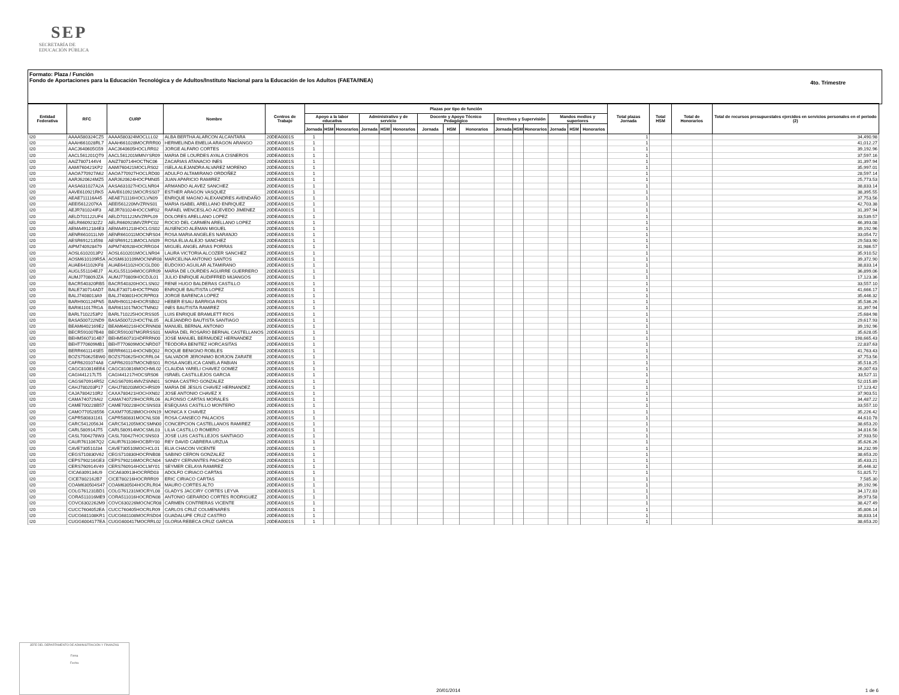SEP
SECRETARÍA DE
EDUCACIÓN PÚBLICA
Formato: Plaza / Función
Fondo de Aportaciones para la Educación Tecnológica y de Adultos/Instituto Nacional para la Educación de los Adultos (FAETA/INEA)
4to. Trimestre
| Entidad Federativa | RFC | CURP | Nombre | Centros de Trabajo | Plazas por tipo de función | | | | | | | | | | | | | | | Total plazas Jornada | Total HSM | Total de Honorarios | Total de recursos presupuestales ejercidos en servicios personales en el periodo (2) |
| --- | --- | --- | --- | --- | --- | --- | --- | --- | --- | --- | --- | --- | --- | --- | --- | --- | --- | --- | --- | --- | --- | --- | --- |
| | | | | | Apoyo a la labor educativa | | | Administrativo y de servicio | | | Docente y Apoyo Técnico Pedagógico | | | Directivos y Supervisión | | | Mandos medios y superiores | | | | | | |
| | | | | | Jornada | HSM | Honorarios | Jornada | HSM | Honorarios | Jornada | HSM | Honorarios | Jornada | HSM | Honorarios | Jornada | HSM | Honorarios | | | | |
| I20 | AAAA580324CZ5 | AAAA580324MOCLLL02 | ALBA BERTHA ALARCON ALCANTARA | 20DEA0001S | 1 | | | | | | | | | | | | | | | 1 | | | 34,490.98 |
| I20 | AAAH661028RL7 | AAAH661028MOCRRR00 | HERMELINDA EMELIA ARAGON ARANGO | 20DEA0001S | 1 | | | | | | | | | | | | | | | 1 | | | 41,012.27 |
| I20 | AACJ640605G59 | AACJ640605HOCLRR02 | JORGE ALFARO CORTES | 20DEA0001S | 1 | | | | | | | | | | | | | | | 1 | | | 39,192.96 |
| I20 | AACL561201QT9 | AACL561201MMNYSR09 | MARIA DE LOURDES AYALA CISNEROS | 20DEA0001S | 1 | | | | | | | | | | | | | | | 1 | | | 37,597.16 |
| I20 | AAIZ7807144V4 | AAIZ780714HOCTNC06 | ZACARIAS ATANACIO INES | 20DEA0001S | 1 | | | | | | | | | | | | | | | 1 | | | 31,397.94 |
| I20 | AAMI760421KP2 | AAMI760421MOCLRS02 | ISELA ALEJANDRA ALVAREZ MORENO | 20DEA0001S | 1 | | | | | | | | | | | | | | | 1 | | | 35,997.01 |
| I20 | AAOA770927A62 | AAOA770927HOCLRD00 | ADULFO ALTAMIRANO ORDOÑEZ | 20DEA0001S | 1 | | | | | | | | | | | | | | | 1 | | | 28,597.14 |
| I20 | AARJ620624MZ5 | AARJ620624HOCPMN05 | JUAN APARICIO RAMIREZ | 20DEA0001S | 1 | | | | | | | | | | | | | | | 1 | | | 25,773.53 |
| I20 | AASA631027A2A | AASA631027HOCLNR04 | ARMANDO ALAVEZ SANCHEZ | 20DEA0001S | 1 | | | | | | | | | | | | | | | 1 | | | 38,833.14 |
| I20 | AAVE610921RK5 | AAVE610921MOCRSS07 | ESTHER ARAGON VASQUEZ | 20DEA0001S | 1 | | | | | | | | | | | | | | | 1 | | | 38,395.55 |
| I20 | AEAE711116A45 | AEAE711116HOCLVN09 | ENRIQUE MAGNO ALEXANDRES AVENDAÑO | 20DEA0001S | 1 | | | | | | | | | | | | | | | 1 | | | 37,753.56 |
| I20 | AEEI5612207KA | AEEI561220MVZRNS01 | MARIA ISABEL ARELLANO ENRIQUEZ | 20DEA0001S | 1 | | | | | | | | | | | | | | | 1 | | | 42,703.38 |
| I20 | AEJR781024IF3 | AEJR781024HOCCMF02 | RAFAEL WENCESLAO ACEVEDO JIMENEZ | 20DEA0001S | 1 | | | | | | | | | | | | | | | 1 | | | 31,397.94 |
| I20 | AELD701122UF4 | AELD701122MVZRPL09 | DOLORES ARELLANO LOPEZ | 20DEA0001S | 1 | | | | | | | | | | | | | | | 1 | | | 33,539.57 |
| I20 | AELR6609232Z2 | AELR660923MVZRPC02 | ROCIO DEL CARMEN ARELLANO LOPEZ | 20DEA0001S | 1 | | | | | | | | | | | | | | | 1 | | | 46,393.08 |
| I20 | AEMA4912184E3 | AEMA491218HOCLGS02 | AUSENCIO ALEMAN MIGUEL | 20DEA0001S | 1 | | | | | | | | | | | | | | | 1 | | | 39,192.96 |
| I20 | AENR661011LN9 | AENR661011MOCNRS04 | ROSA MARIA ANGELES NARANJO | 20DEA0001S | 1 | | | | | | | | | | | | | | | 1 | | | 33,054.72 |
| I20 | AESR691213598 | AESR691213MOCLNS09 | ROSA ELIA ALEJO SANCHEZ | 20DEA0001S | 1 | | | | | | | | | | | | | | | 1 | | | 29,583.90 |
| I20 | AIPM740928479 | AIPM740928HOCRRG04 | MIGUEL ANGEL ARIAS PORRAS | 20DEA0001S | 1 | | | | | | | | | | | | | | | 1 | | | 31,986.57 |
| I20 | AOSL6102013P2 | AOSL610201MOCLNR04 | LAURA VICTORIA ALCOZER SANCHEZ | 20DEA0001S | 1 | | | | | | | | | | | | | | | 1 | | | 35,910.52 |
| I20 | AOSM610109R5A | AOSM610109MOCNNR08 | MARCELINA ANTONIO SANTOS | 20DEA0001S | 1 | | | | | | | | | | | | | | | 1 | | | 39,372.90 |
| I20 | AUAE641102KF8 | AUAE641102HOCGLD00 | EUDOXIO AGUILAR ALTAMIRANO | 20DEA0001S | 1 | | | | | | | | | | | | | | | 1 | | | 38,833.14 |
| I20 | AUGL551104EJ7 | AUGL551104MOCGRR09 | MARIA DE LOURDES AGUIRRE GUERRERO | 20DEA0001S | 1 | | | | | | | | | | | | | | | 1 | | | 36,899.06 |
| I20 | AUMJ770809JZA | AUMJ770809HOCDJL01 | JULIO ENRIQUE AUDIFFRED MIJANGOS | 20DEA0001S | 1 | | | | | | | | | | | | | | | 1 | | | 17,123.36 |
| I20 | BACR540320RB5 | BACR540320HOCLSN02 | RENE HUGO BALDERAS CASTILLO | 20DEA0001S | 1 | | | | | | | | | | | | | | | 1 | | | 33,557.10 |
| I20 | BALE730714AD7 | BALE730714HOCTPN00 | ENRIQUE BAUTISTA LOPEZ | 20DEA0001S | 1 | | | | | | | | | | | | | | | 1 | | | 41,666.17 |
| I20 | BALJ7408013A9 | BALJ740801HOCRPR03 | JORGE BARENCA LOPEZ | 20DEA0001S | 1 | | | | | | | | | | | | | | | 1 | | | 35,446.32 |
| I20 | BARH901124PN5 | BARH901124HOCRSB02 | HEBER ESAU BARRIGA RIOS | 20DEA0001S | 1 | | | | | | | | | | | | | | | 1 | | | 35,536.26 |
| I20 | BARI611017RGA | BARI611017MOCTMN02 | INES BAUTISTA RAMIREZ | 20DEA0001S | 1 | | | | | | | | | | | | | | | 1 | | | 31,397.94 |
| I20 | BARL7102253P2 | BARL710225HOCRSS05 | LUIS ENRIQUE BRAMLETT RIOS | 20DEA0001S | 1 | | | | | | | | | | | | | | | 1 | | | 25,684.98 |
| I20 | BASA500722ND9 | BASA500722HOCTNL05 | ALEJANDRO BAUTISTA SANTIAGO | 20DEA0001S | 1 | | | | | | | | | | | | | | | 1 | | | 29,617.93 |
| I20 | BEAM6402169E2 | BEAM640216HOCRNN08 | MANUEL BERNAL ANTONIO | 20DEA0001S | 1 | | | | | | | | | | | | | | | 1 | | | 39,192.96 |
| I20 | BECR591007B48 | BECR591007MGRRSS01 | MARIA DEL ROSARIO BERNAL CASTELLANOS | 20DEA0001S | 1 | | | | | | | | | | | | | | | 1 | | | 35,628.05 |
| I20 | BEHM5607314B7 | BEHM560731HDFRRN00 | JOSE MANUEL BERMUDEZ HERNANDEZ | 20DEA0001S | 1 | | | | | | | | | | | | | | | 1 | | | 198,665.43 |
| I20 | BEHT770609MB1 | BEHT770609MOCNRD07 | TEODORA BENITEZ HORCASITAS | 20DEA0001S | 1 | | | | | | | | | | | | | | | 1 | | | 22,837.63 |
| I20 | BERR661114SE5 | BERR661114HOCNBQ02 | ROQUE BENIGNO ROBLES | 20DEA0001S | 1 | | | | | | | | | | | | | | | 1 | | | 41,763.43 |
| I20 | BOZS750625BW0 | BOZS750625HOCRRL04 | SALVADOR JERONIMO BORJON ZARATE | 20DEA0001S | 1 | | | | | | | | | | | | | | | 1 | | | 37,753.56 |
| I20 | CAFR6201074A8 | CAFR620107MOCNBS01 | ROSA ANGELICA CANELA FABIAN | 20DEA0001S | 1 | | | | | | | | | | | | | | | 1 | | | 35,518.25 |
| I20 | CAGC810816EE4 | CAGC810816MOCHML02 | CLAUDIA YARELI CHAVEZ GOMEZ | 20DEA0001S | 1 | | | | | | | | | | | | | | | 1 | | | 26,007.63 |
| I20 | CAGI441217LT5 | CAGI441217HOCSRS06 | ISRAEL CASTILLEJOS GARCIA | 20DEA0001S | 1 | | | | | | | | | | | | | | | 1 | | | 33,527.11 |
| I20 | CAGS670914R52 | CAGS670914MVZSNN01 | SONIA CASTRO GONZALEZ | 20DEA0001S | 1 | | | | | | | | | | | | | | | 1 | | | 52,015.89 |
| I20 | CAHJ780203P17 | CAHJ780203MOCHRS09 | MARIA DE JESUS CHAVEZ HERNANDEZ | 20DEA0001S | 1 | | | | | | | | | | | | | | | 1 | | | 17,123.42 |
| I20 | CAJA7804210R2 | CAXA780421HOCHXN02 | JOSE ANTONIO CHAVEZ X | 20DEA0001S | 1 | | | | | | | | | | | | | | | 1 | | | 37,903.51 |
| I20 | CAMA740729AI2 | CAMA740729HOCRRL06 | ALFONSO CARTAS MORALES | 20DEA0001S | 1 | | | | | | | | | | | | | | | 1 | | | 34,487.22 |
| I20 | CAME700228B57 | CAME700228HOCSNS03 | ESEQUIAS CASTILLO MONTERO | 20DEA0001S | 1 | | | | | | | | | | | | | | | 1 | | | 33,557.10 |
| I20 | CAMO770528556 | CAXM770528MOCHXN19 | MONICA X CHAVEZ | 20DEA0001S | 1 | | | | | | | | | | | | | | | 1 | | | 35,226.42 |
| I20 | CAPR580831161 | CAPR580831MOCNLS08 | ROSA CANSECO PALACIOS | 20DEA0001S | 1 | | | | | | | | | | | | | | | 1 | | | 44,610.78 |
| I20 | CARC5412056J4 | CARC541205MOCSMN00 | CONCEPCION CASTELLANOS RAMIREZ | 20DEA0001S | 1 | | | | | | | | | | | | | | | 1 | | | 38,653.20 |
| I20 | CARL580914JT5 | CARL580914MOCSML03 | LILIA CASTILLO ROMERO | 20DEA0001S | 1 | | | | | | | | | | | | | | | 1 | | | 34,816.56 |
| I20 | CASL7004278W3 | CASL700427HOCSNS03 | JOSE LUIS CASTILLEJOS SANTIAGO | 20DEA0001S | 1 | | | | | | | | | | | | | | | 1 | | | 37,933.50 |
| I20 | CAUR7611067Q2 | CAUR761106HOCBRY00 | REY DAVID CABRERA URZUA | 20DEA0001S | 1 | | | | | | | | | | | | | | | 1 | | | 35,626.26 |
| I20 | CAVE730510J34 | CAVE730510MOCHCL01 | ELIA CHACON VICENTE | 20DEA0001S | 1 | | | | | | | | | | | | | | | 1 | | | 34,232.99 |
| I20 | CEGS710830V62 | CEGS710830HOCRNB08 | SABINO CERON GONZALEZ | 20DEA0001S | 1 | | | | | | | | | | | | | | | 1 | | | 38,653.20 |
| I20 | CEPS790216GE3 | CEPS790216MOCRCN04 | SANDY CERVANTES PACHECO | 20DEA0001S | 1 | | | | | | | | | | | | | | | 1 | | | 35,433.21 |
| I20 | CERS760914V49 | CERS760914HOCLMY01 | SEYMER CELAYA RAMIREZ | 20DEA0001S | 1 | | | | | | | | | | | | | | | 1 | | | 35,446.32 |
| I20 | CICA6309134U9 | CICA630913HOCRRD03 | ADOLFO CIRIACO CARTAS | 20DEA0001S | 1 | | | | | | | | | | | | | | | 1 | | | 51,825.72 |
| I20 | CICE7802162B7 | CICE780216HOCRRR09 | ERIC CIRIACO CARTAS | 20DEA0001S | 1 | | | | | | | | | | | | | | | 1 | | | 7,585.30 |
| I20 | COAM630504S47 | COAM630504HOCRLR04 | MAURO CORTES ALTO | 20DEA0001S | 1 | | | | | | | | | | | | | | | 1 | | | 39,192.96 |
| I20 | COLG761231BD1 | COLG761231MOCRYL08 | GLADYS JACCIRY CORTES LEYVA | 20DEA0001S | 1 | | | | | | | | | | | | | | | 1 | | | 34,172.83 |
| I20 | CORA511016ME9 | CORA511016HOCRDN08 | ANTONIO GERARDO CORTES RODRIGUEZ | 20DEA0001S | 1 | | | | | | | | | | | | | | | 1 | | | 39,973.58 |
| I20 | COVC6302262M9 | COVC630226MOCNCR08 | CARMEN CONTRERAS VICENTE | 20DEA0001S | 1 | | | | | | | | | | | | | | | 1 | | | 38,427.49 |
| I20 | CUCC7604052EA | CUCC760405HOCRLR09 | CARLOS CRUZ COLMENARES | 20DEA0001S | 1 | | | | | | | | | | | | | | | 1 | | | 35,806.14 |
| I20 | CUCG681108KR1 | CUCG681108MOCRSD04 | GUADALUPE CRUZ CASTRO | 20DEA0001S | 1 | | | | | | | | | | | | | | | 1 | | | 38,833.14 |
| I20 | CUGG6004177EA | CUGG600417MOCRRL02 | GLORIA REBECA CRUZ GARCIA | 20DEA0001S | 1 | | | | | | | | | | | | | | | 1 | | | 38,653.20 |
JEFE DEL DEPARTAMENTO DE ADMINISTRACIÓN Y FINANZAS
Firma
Fecha
20/01/2014 1 de 6